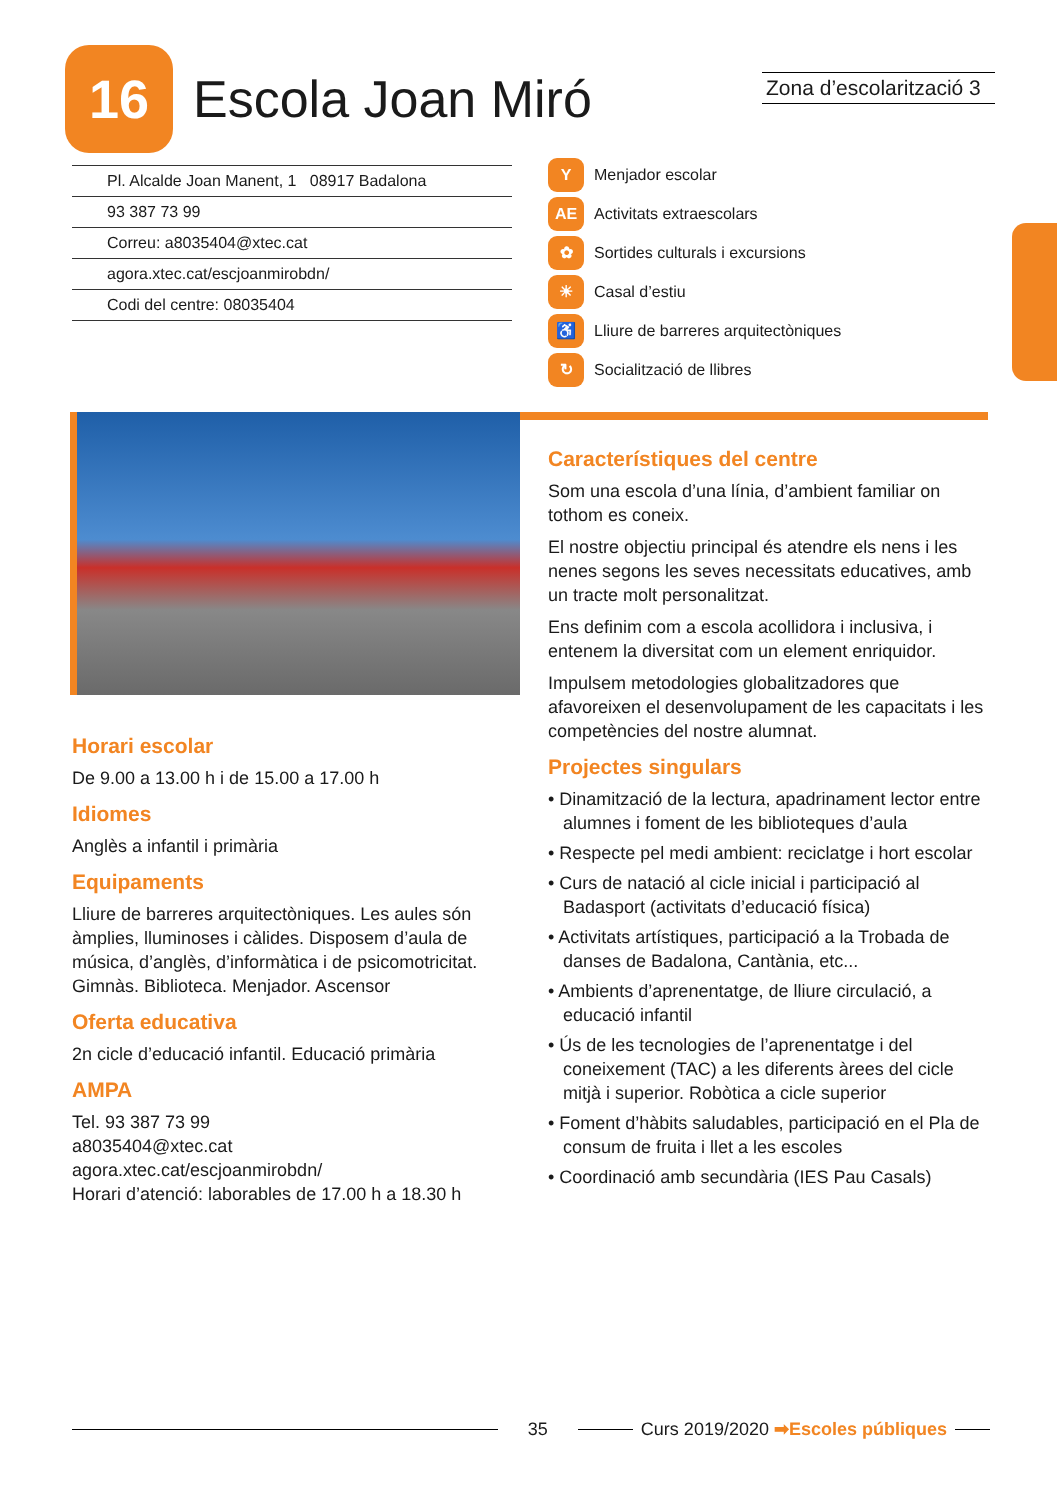16
Escola Joan Miró
Zona d’escolarització 3
Pl. Alcalde Joan Manent, 1 08917 Badalona
93 387 73 99
Correu: a8035404@xtec.cat
agora.xtec.cat/escjoanmirobdn/
Codi del centre: 08035404
Y Menjador escolar
AE Activitats extraescolars
✿ Sortides culturals i excursions
☀ Casal d’estiu
♿ Lliure de barreres arquitectòniques
↻ Socialització de llibres
Horari escolar
De 9.00 a 13.00 h i de 15.00 a 17.00 h
Idiomes
Anglès a infantil i primària
Equipaments
Lliure de barreres arquitectòniques. Les aules són àmplies, lluminoses i càlides. Disposem d’aula de música, d’anglès, d’informàtica i de psicomotricitat. Gimnàs. Biblioteca. Menjador. Ascensor
Oferta educativa
2n cicle d’educació infantil. Educació primària
AMPA
Tel. 93 387 73 99
a8035404@xtec.cat
agora.xtec.cat/escjoanmirobdn/
Horari d’atenció: laborables de 17.00 h a 18.30 h
Característiques del centre
Som una escola d’una línia, d’ambient familiar on tothom es coneix.
El nostre objectiu principal és atendre els nens i les nenes segons les seves necessitats educatives, amb un tracte molt personalitzat.
Ens definim com a escola acollidora i inclusiva, i entenem la diversitat com un element enriquidor.
Impulsem metodologies globalitzadores que afavoreixen el desenvolupament de les capacitats i les competències del nostre alumnat.
Projectes singulars
• Dinamització de la lectura, apadrinament lector entre alumnes i foment de les biblioteques d’aula
• Respecte pel medi ambient: reciclatge i hort escolar
• Curs de natació al cicle inicial i participació al Badasport (activitats d’educació física)
• Activitats artístiques, participació a la Trobada de danses de Badalona, Cantània, etc...
• Ambients d’aprenentatge, de lliure circulació, a educació infantil
• Ús de les tecnologies de l’aprenentatge i del coneixement (TAC) a les diferents àrees del cicle mitjà i superior. Robòtica a cicle superior
• Foment d’hàbits saludables, participació en el Pla de consum de fruita i llet a les escoles
• Coordinació amb secundària (IES Pau Casals)
35 Curs 2019/2020 ➡Escoles públiques